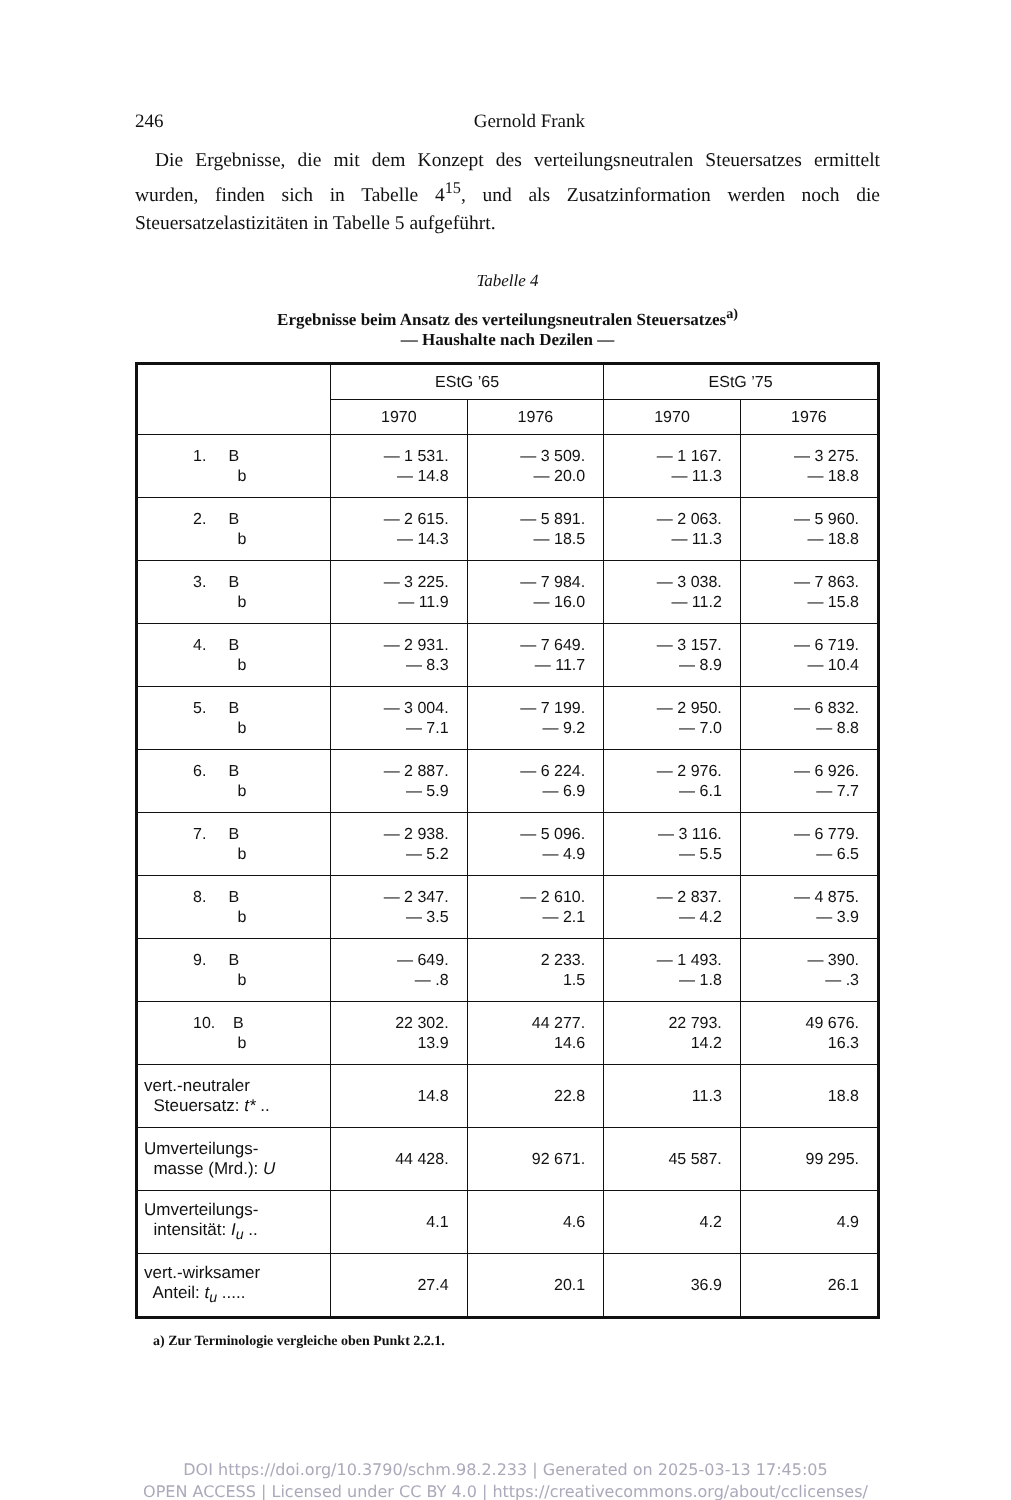246 Gernold Frank
Die Ergebnisse, die mit dem Konzept des verteilungsneutralen Steuersatzes ermittelt wurden, finden sich in Tabelle 4<sup>15</sup>, und als Zusatzinformation werden noch die Steuersatzelastizitäten in Tabelle 5 aufgeführt.
Tabelle 4
Ergebnisse beim Ansatz des verteilungsneutralen Steuersatzes<sup>a)</sup>
— Haushalte nach Dezilen —
| | EStG ’65 | | EStG ’75 | |
| --- | --- | --- | --- | --- |
| | 1970 | 1976 | 1970 | 1976 |
| 1. B b | — 1 531. — 14.8 | — 3 509. — 20.0 | — 1 167. — 11.3 | — 3 275. — 18.8 |
| 2. B b | — 2 615. — 14.3 | — 5 891. — 18.5 | — 2 063. — 11.3 | — 5 960. — 18.8 |
| 3. B b | — 3 225. — 11.9 | — 7 984. — 16.0 | — 3 038. — 11.2 | — 7 863. — 15.8 |
| 4. B b | — 2 931. — 8.3 | — 7 649. — 11.7 | — 3 157. — 8.9 | — 6 719. — 10.4 |
| 5. B b | — 3 004. — 7.1 | — 7 199. — 9.2 | — 2 950. — 7.0 | — 6 832. — 8.8 |
| 6. B b | — 2 887. — 5.9 | — 6 224. — 6.9 | — 2 976. — 6.1 | — 6 926. — 7.7 |
| 7. B b | — 2 938. — 5.2 | — 5 096. — 4.9 | — 3 116. — 5.5 | — 6 779. — 6.5 |
| 8. B b | — 2 347. — 3.5 | — 2 610. — 2.1 | — 2 837. — 4.2 | — 4 875. — 3.9 |
| 9. B b | — 649. — .8 | 2 233. 1.5 | — 1 493. — 1.8 | — 390. — .3 |
| 10. B b | 22 302. 13.9 | 44 277. 14.6 | 22 793. 14.2 | 49 676. 16.3 |
| vert.-neutraler Steuersatz: t* .. | 14.8 | 22.8 | 11.3 | 18.8 |
| Umverteilungs- masse (Mrd.): U | 44 428. | 92 671. | 45 587. | 99 295. |
| Umverteilungs- intensität: I<sub>u</sub> .. | 4.1 | 4.6 | 4.2 | 4.9 |
| vert.-wirksamer Anteil: t<sub>u</sub> ..... | 27.4 | 20.1 | 36.9 | 26.1 |
a) Zur Terminologie vergleiche oben Punkt 2.2.1.
DOI https://doi.org/10.3790/schm.98.2.233 | Generated on 2025-03-13 17:45:05
OPEN ACCESS | Licensed under CC BY 4.0 | https://creativecommons.org/about/cclicenses/